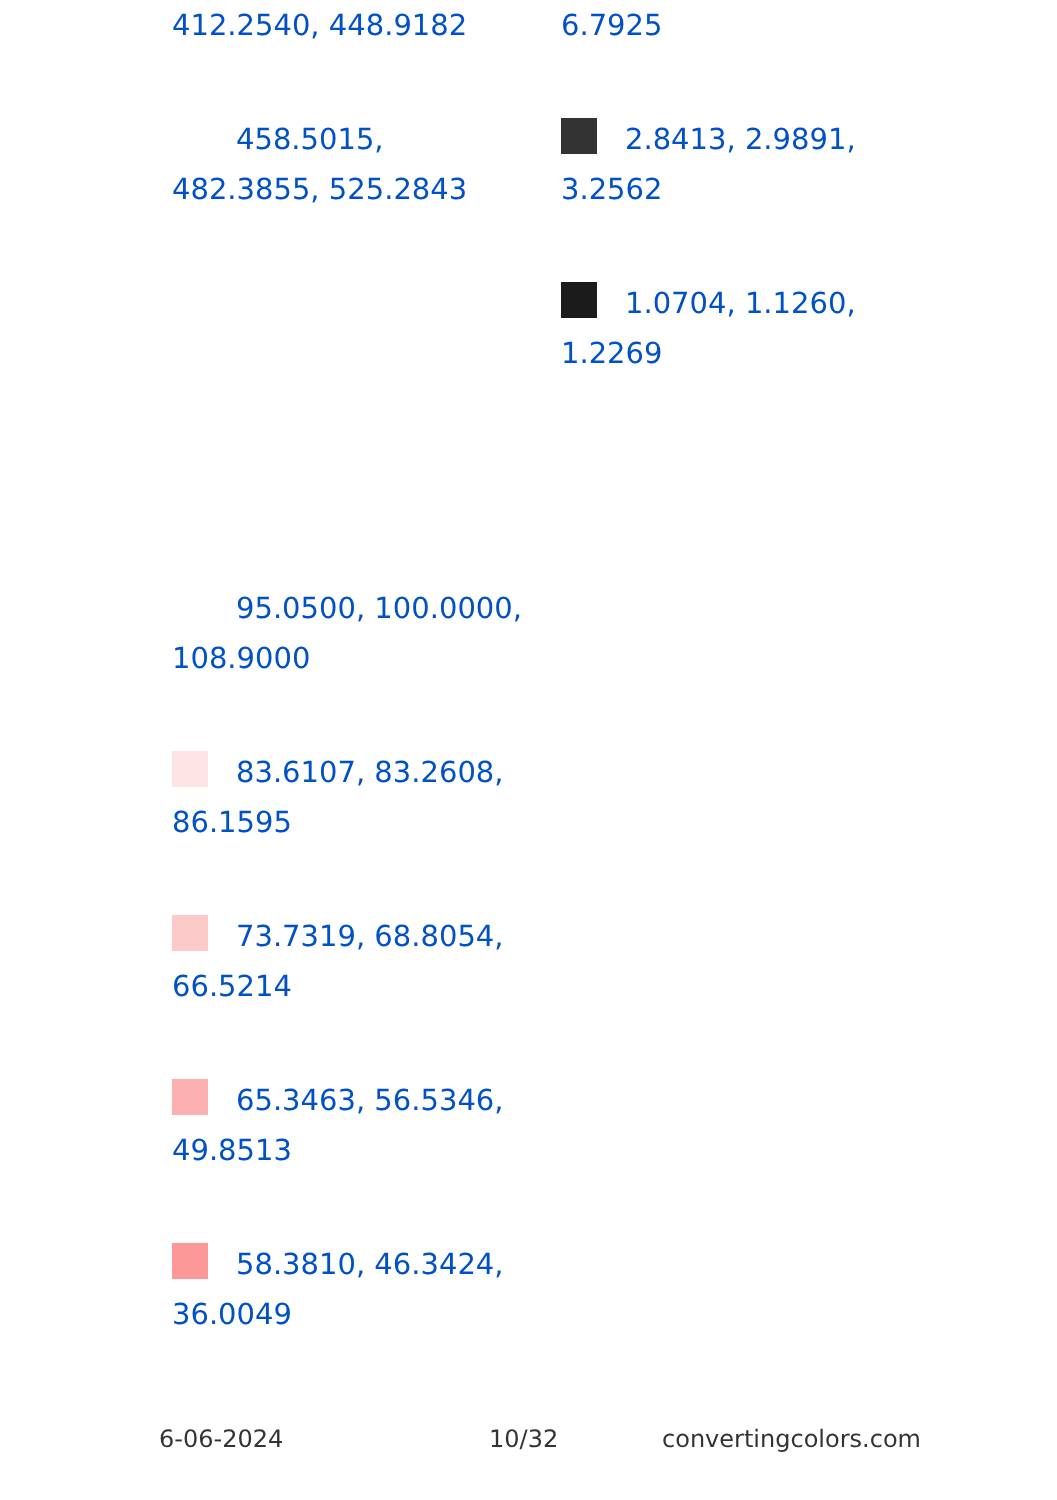412.2540, 448.9182 6.7925
458.5015, 482.3855, 525.2843
2.8413, 2.9891, 3.2562
1.0704, 1.1260, 1.2269
95.0500, 100.0000, 108.9000
83.6107, 83.2608, 86.1595
73.7319, 68.8054, 66.5214
65.3463, 56.5346, 49.8513
58.3810, 46.3424, 36.0049
6-06-2024 10/32 convertingcolors.com